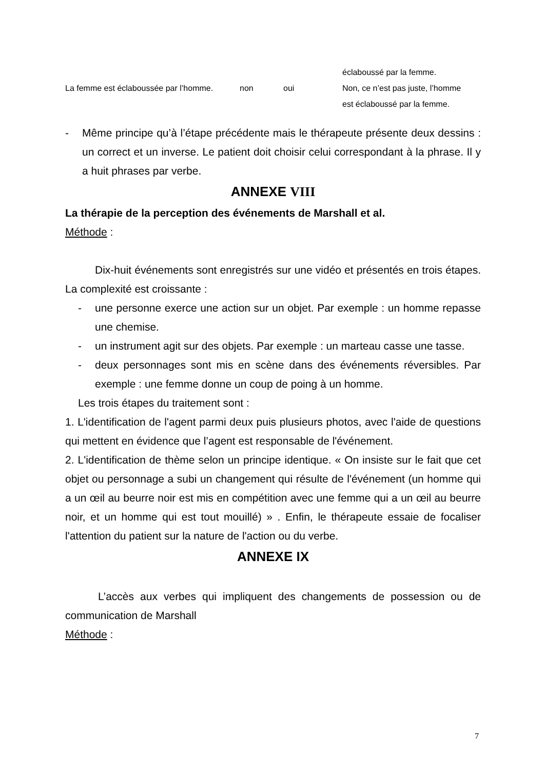| | | | éclaboussé par la femme. |
| La femme est éclaboussée par l’homme. | non | oui | Non, ce n’est pas juste, l’homme est éclaboussé par la femme. |
- Même principe qu’à l’étape précédente mais le thérapeute présente deux dessins : un correct et un inverse. Le patient doit choisir celui correspondant à la phrase. Il y a huit phrases par verbe.
ANNEXE VIII
La thérapie de la perception des événements de Marshall et al.
Méthode :
Dix-huit événements sont enregistrés sur une vidéo et présentés en trois étapes. La complexité est croissante :
- une personne exerce une action sur un objet. Par exemple : un homme repasse une chemise.
- un instrument agit sur des objets. Par exemple : un marteau casse une tasse.
- deux personnages sont mis en scène dans des événements réversibles. Par exemple : une femme donne un coup de poing à un homme.
Les trois étapes du traitement sont :
1. L'identification de l'agent parmi deux puis plusieurs photos, avec l'aide de questions qui mettent en évidence que l’agent est responsable de l'événement.
2. L'identification de thème selon un principe identique. « On insiste sur le fait que cet objet ou personnage a subi un changement qui résulte de l'événement (un homme qui a un œil au beurre noir est mis en compétition avec une femme qui a un œil au beurre noir, et un homme qui est tout mouillé) » . Enfin, le thérapeute essaie de focaliser l'attention du patient sur la nature de l'action ou du verbe.
ANNEXE IX
L’accès aux verbes qui impliquent des changements de possession ou de communication de Marshall
Méthode :
7